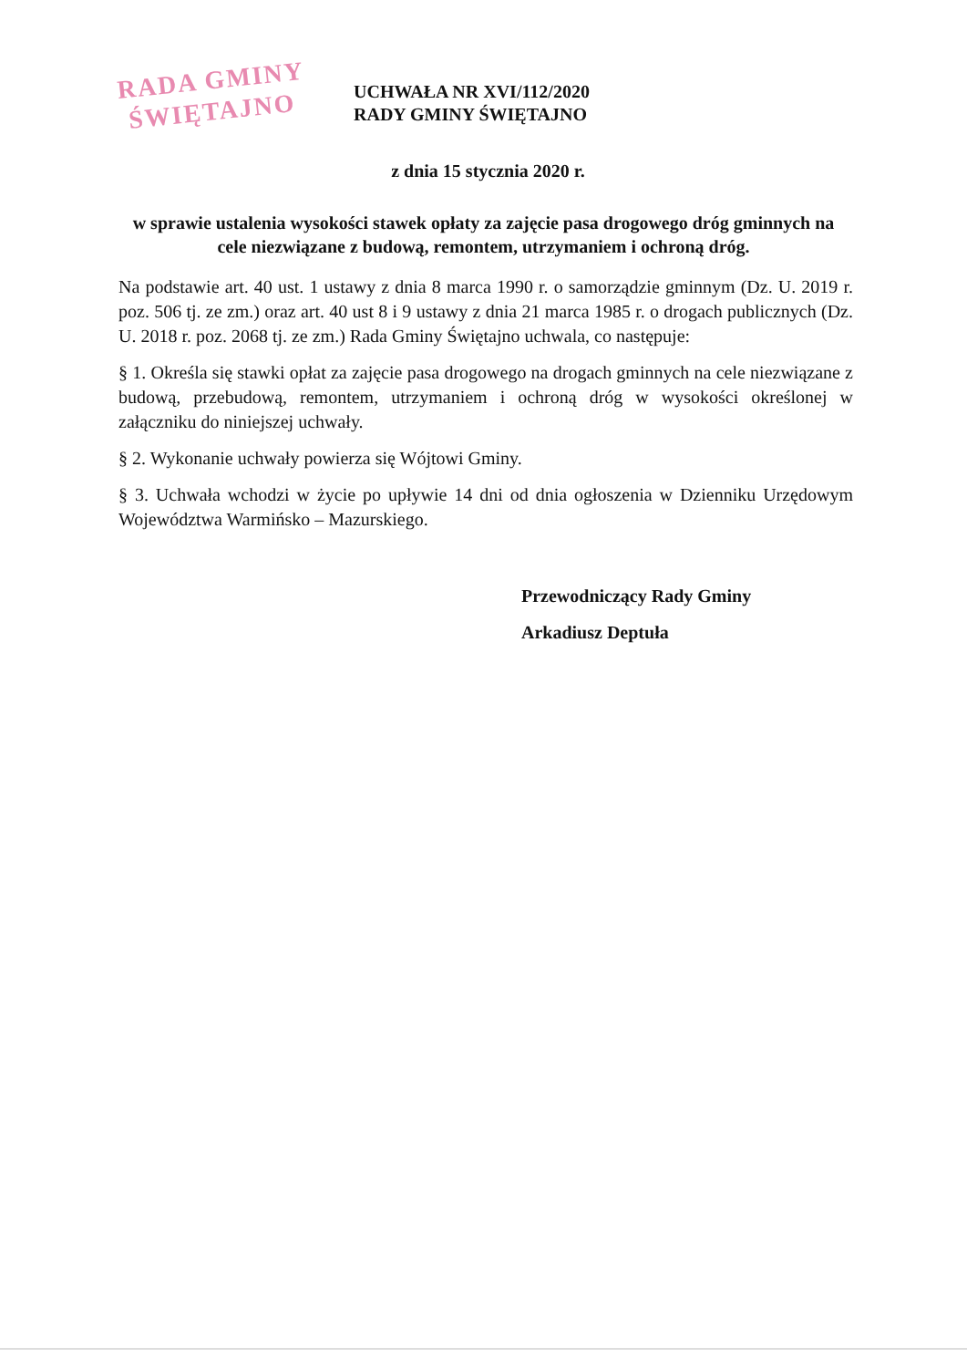RADA GMINY
ŚWIĘTAJNO
UCHWAŁA NR XVI/112/2020
RADY GMINY ŚWIĘTAJNO
z dnia 15 stycznia 2020 r.
w sprawie ustalenia wysokości stawek opłaty za zajęcie pasa drogowego dróg gminnych na cele niezwiązane z budową, remontem, utrzymaniem i ochroną dróg.
Na podstawie art. 40 ust. 1 ustawy z dnia 8 marca 1990 r. o samorządzie gminnym (Dz. U. 2019 r. poz. 506 tj. ze zm.) oraz art. 40 ust 8 i 9 ustawy z dnia 21 marca 1985 r. o drogach publicznych (Dz. U. 2018 r. poz. 2068 tj. ze zm.) Rada Gminy Świętajno uchwala, co następuje:
§ 1. Określa się stawki opłat za zajęcie pasa drogowego na drogach gminnych na cele niezwiązane z budową, przebudową, remontem, utrzymaniem i ochroną dróg w wysokości określonej w załączniku do niniejszej uchwały.
§ 2. Wykonanie uchwały powierza się Wójtowi Gminy.
§ 3. Uchwała wchodzi w życie po upływie 14 dni od dnia ogłoszenia w Dzienniku Urzędowym Województwa Warmińsko – Mazurskiego.
Przewodniczący Rady Gminy
Arkadiusz Deptuła